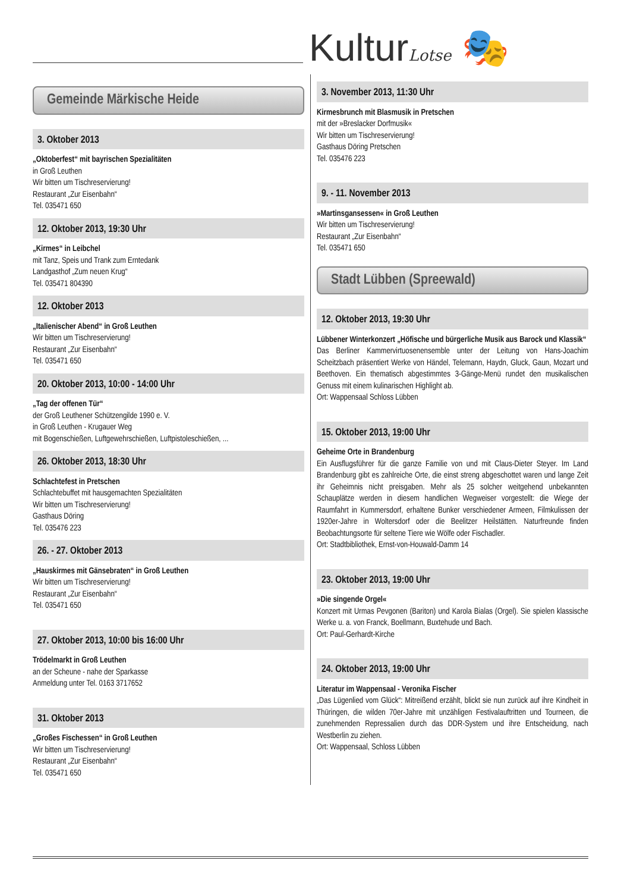KulturLotse 🎭
Gemeinde Märkische Heide
3. Oktober 2013
„Oktoberfest“ mit bayrischen Spezialitäten
in Groß Leuthen
Wir bitten um Tischreservierung!
Restaurant „Zur Eisenbahn“
Tel. 035471 650
12. Oktober 2013, 19:30 Uhr
„Kirmes“ in Leibchel
mit Tanz, Speis und Trank zum Erntedank
Landgasthof „Zum neuen Krug“
Tel. 035471 804390
12. Oktober 2013
„Italienischer Abend“ in Groß Leuthen
Wir bitten um Tischreservierung!
Restaurant „Zur Eisenbahn“
Tel. 035471 650
20. Oktober 2013, 10:00 - 14:00 Uhr
„Tag der offenen Tür“
der Groß Leuthener Schützengilde 1990 e. V.
in Groß Leuthen - Krugauer Weg
mit Bogenschießen, Luftgewehrschießen, Luftpistoleschießen, ...
26. Oktober 2013, 18:30 Uhr
Schlachtefest in Pretschen
Schlachtebuffet mit hausgemachten Spezialitäten
Wir bitten um Tischreservierung!
Gasthaus Döring
Tel. 035476 223
26. - 27. Oktober 2013
„Hauskirmes mit Gänsebraten“ in Groß Leuthen
Wir bitten um Tischreservierung!
Restaurant „Zur Eisenbahn“
Tel. 035471 650
27. Oktober 2013, 10:00 bis 16:00 Uhr
Trödelmarkt in Groß Leuthen
an der Scheune - nahe der Sparkasse
Anmeldung unter Tel. 0163 3717652
31. Oktober 2013
„Großes Fischessen“ in Groß Leuthen
Wir bitten um Tischreservierung!
Restaurant „Zur Eisenbahn“
Tel. 035471 650
3. November 2013, 11:30 Uhr
Kirmesbrunch mit Blasmusik in Pretschen
mit der »Breslacker Dorfmusik«
Wir bitten um Tischreservierung!
Gasthaus Döring Pretschen
Tel. 035476 223
9. - 11. November 2013
»Martinsgansessen« in Groß Leuthen
Wir bitten um Tischreservierung!
Restaurant „Zur Eisenbahn“
Tel. 035471 650
Stadt Lübben (Spreewald)
12. Oktober 2013, 19:30 Uhr
Lübbener Winterkonzert „Höfische und bürgerliche Musik aus Barock und Klassik“
Das Berliner Kammervirtuosenensemble unter der Leitung von Hans-Joachim Scheitzbach präsentiert Werke von Händel, Telemann, Haydn, Gluck, Gaun, Mozart und Beethoven. Ein thematisch abgestimmtes 3-Gänge-Menü rundet den musikalischen Genuss mit einem kulinarischen Highlight ab.
Ort: Wappensaal Schloss Lübben
15. Oktober 2013, 19:00 Uhr
Geheime Orte in Brandenburg
Ein Ausflugsführer für die ganze Familie von und mit Claus-Dieter Steyer. Im Land Brandenburg gibt es zahlreiche Orte, die einst streng abgeschottet waren und lange Zeit ihr Geheimnis nicht preisgaben. Mehr als 25 solcher weitgehend unbekannten Schauplätze werden in diesem handlichen Wegweiser vorgestellt: die Wiege der Raumfahrt in Kummersdorf, erhaltene Bunker verschiedener Armeen, Filmkulissen der 1920er-Jahre in Woltersdorf oder die Beelitzer Heilstätten. Naturfreunde finden Beobachtungsorte für seltene Tiere wie Wölfe oder Fischadler.
Ort: Stadtbibliothek, Ernst-von-Houwald-Damm 14
23. Oktober 2013, 19:00 Uhr
»Die singende Orgel«
Konzert mit Urmas Pevgonen (Bariton) und Karola Bialas (Orgel). Sie spielen klassische Werke u. a. von Franck, Boellmann, Buxtehude und Bach.
Ort: Paul-Gerhardt-Kirche
24. Oktober 2013, 19:00 Uhr
Literatur im Wappensaal - Veronika Fischer
„Das Lügenlied vom Glück“: Mitreißend erzählt, blickt sie nun zurück auf ihre Kindheit in Thüringen, die wilden 70er-Jahre mit unzähligen Festivalauftritten und Tourneen, die zunehmenden Repressalien durch das DDR-System und ihre Entscheidung, nach Westberlin zu ziehen.
Ort: Wappensaal, Schloss Lübben